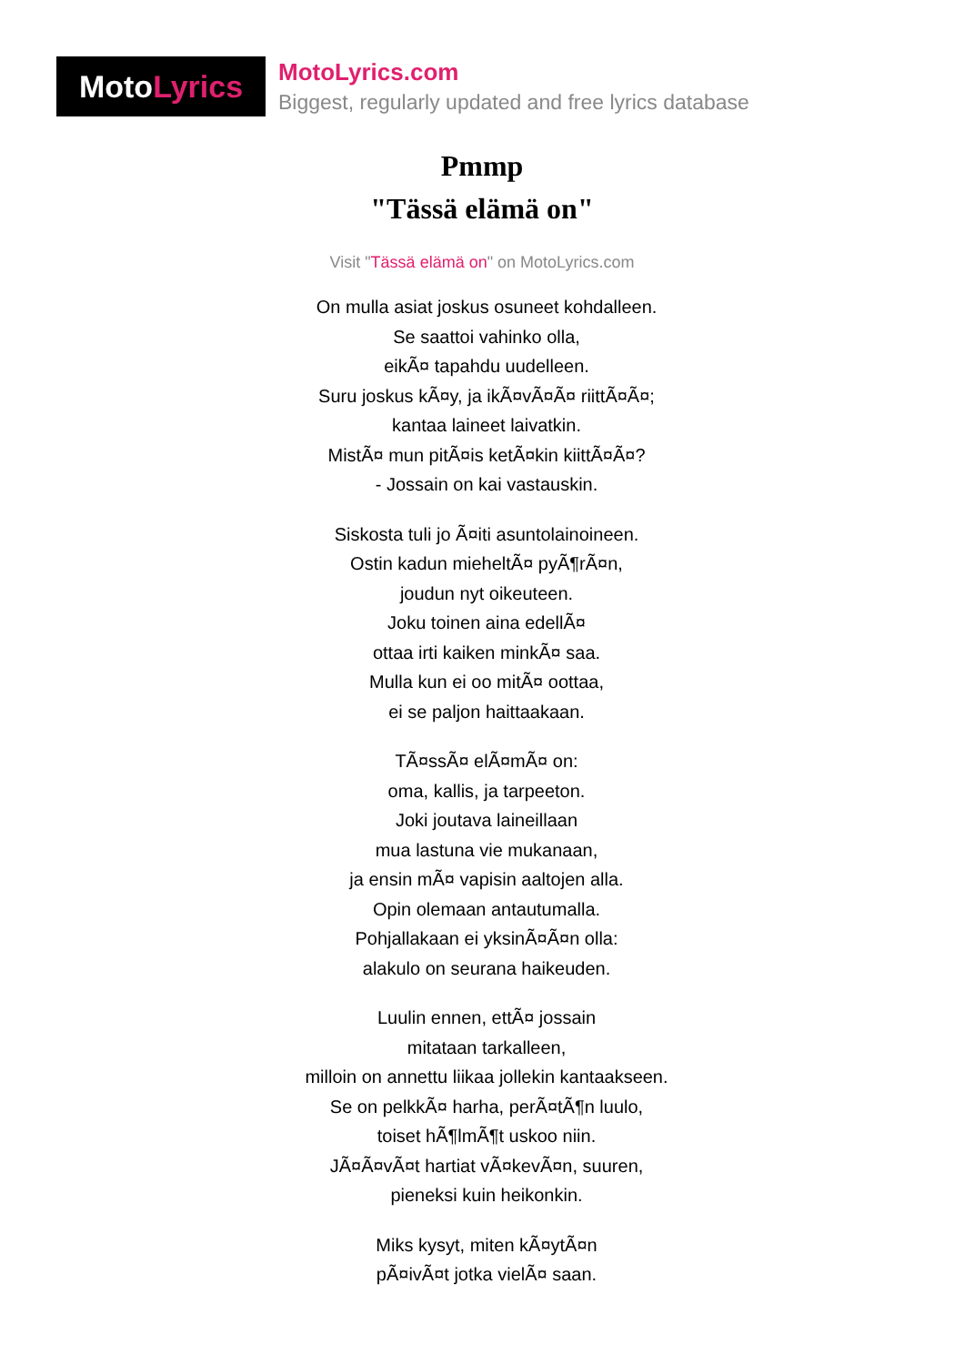MotoLyrics
MotoLyrics.com
Biggest, regularly updated and free lyrics database
Pmmp
"Tässä elämä on"
Visit "Tässä elämä on" on MotoLyrics.com
On mulla asiat joskus osuneet kohdalleen.
Se saattoi vahinko olla,
eikÃ¤ tapahdu uudelleen.
Suru joskus kÃ¤y, ja ikÃ¤vÃ¤Ã¤ riittÃ¤Ã¤;
kantaa laineet laivatkin.
MistÃ¤ mun pitÃ¤is ketÃ¤kin kiittÃ¤Ã¤?
- Jossain on kai vastauskin.
Siskosta tuli jo Ã¤iti asuntolainoineen.
Ostin kadun mieheltÃ¤ pyÃ¶rÃ¤n,
joudun nyt oikeuteen.
Joku toinen aina edellÃ¤
ottaa irti kaiken minkÃ¤ saa.
Mulla kun ei oo mitÃ¤ oottaa,
ei se paljon haittaakaan.
TÃ¤ssÃ¤ elÃ¤mÃ¤ on:
oma, kallis, ja tarpeeton.
Joki joutava laineillaan
mua lastuna vie mukanaan,
ja ensin mÃ¤ vapisin aaltojen alla.
Opin olemaan antautumalla.
Pohjallakaan ei yksinÃ¤Ã¤n olla:
alakulo on seurana haikeuden.
Luulin ennen, ettÃ¤ jossain
mitataan tarkalleen,
milloin on annettu liikaa jollekin kantaakseen.
Se on pelkkÃ¤ harha, perÃ¤tÃ¶n luulo,
toiset hÃ¶lmÃ¶t uskoo niin.
JÃ¤Ã¤vÃ¤t hartiat vÃ¤kevÃ¤n, suuren,
pieneksi kuin heikonkin.
Miks kysyt, miten kÃ¤ytÃ¤n
pÃ¤ivÃ¤t jotka vielÃ¤ saan.